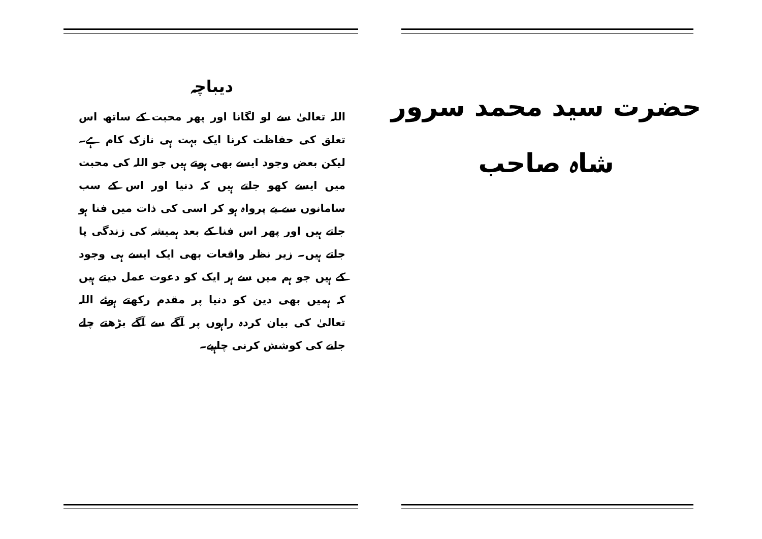حضرت سید محمد سرور شاہ صاحب
دیباچہ
اللہ تعالیٰ سے لو لگانا اور پھر محبت کے ساتھ اس تعلق کی حفاظت کرنا ایک بہت ہی نازک کام ہے۔ لیکن بعض وجود ایسے بھی ہوتے ہیں جو اللہ کی محبت میں ایسے کھو جاتے ہیں کہ دنیا اور اس کے سب سامانوں سے بے پرواہ ہو کر اسی کی ذات میں فنا ہو جاتے ہیں اور پھر اس فنا کے بعد ہمیشہ کی زندگی پا جاتے ہیں۔ زیر نظر واقعات بھی ایک ایسے ہی وجود کے ہیں جو ہم میں سے ہر ایک کو دعوت عمل دیتے ہیں کہ ہمیں بھی دین کو دنیا پر مقدم رکھتے ہوئے اللہ تعالیٰ کی بیان کردہ راہوں پر آگے سے آگے بڑھتے چلے جانے کی کوشش کرنی چاہیے۔